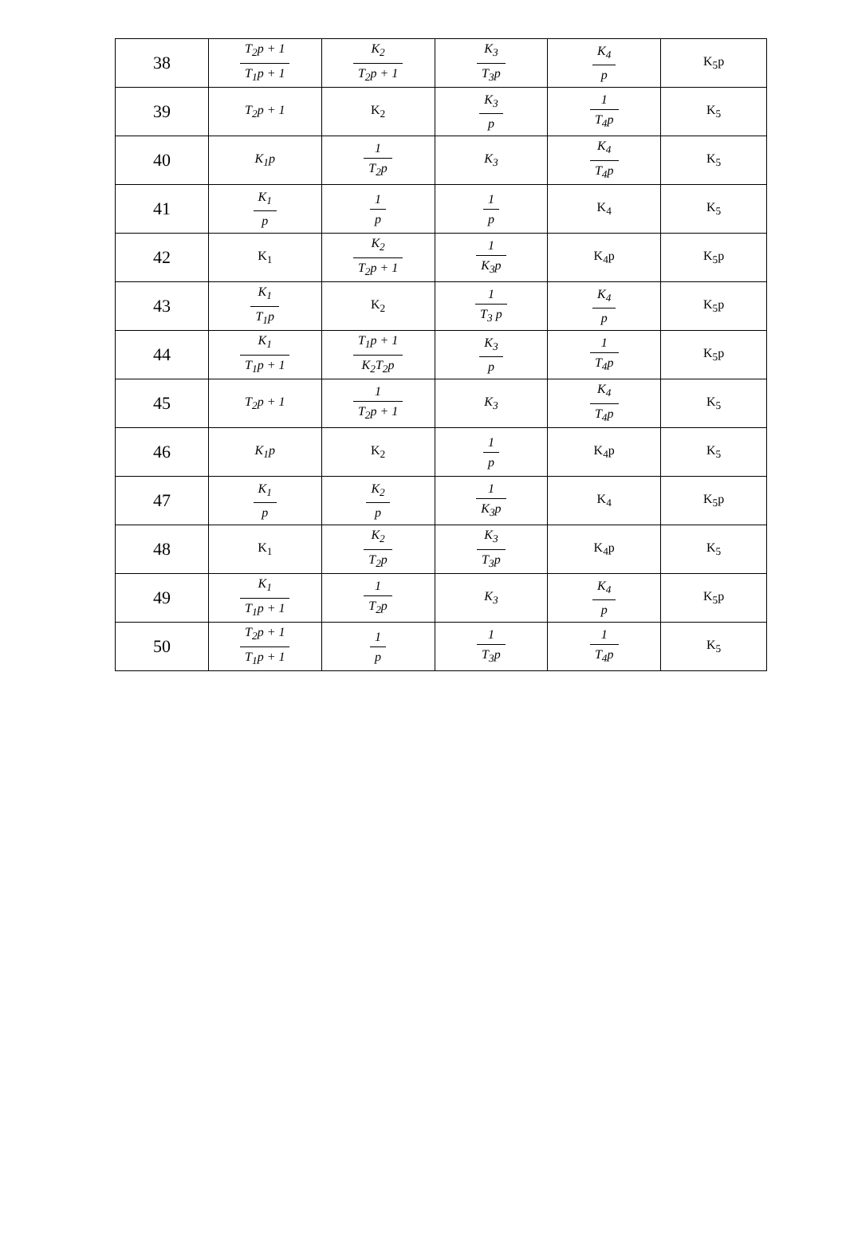| 38 | T<sub>2</sub>p + 1 T<sub>1</sub>p + 1 | K<sub>2</sub> T<sub>2</sub>p + 1 | K<sub>3</sub> T<sub>3</sub>p | K<sub>4</sub> p | K<sub>5</sub>p |
| 39 | T<sub>2</sub>p + 1 | K<sub>2</sub> | K<sub>3</sub> p | 1 T<sub>4</sub>p | K<sub>5</sub> |
| 40 | K<sub>1</sub>p | 1 T<sub>2</sub>p | K<sub>3</sub> | K<sub>4</sub> T<sub>4</sub>p | K<sub>5</sub> |
| 41 | K<sub>1</sub> p | 1 p | 1 p | K<sub>4</sub> | K<sub>5</sub> |
| 42 | K<sub>1</sub> | K<sub>2</sub> T<sub>2</sub>p + 1 | 1 K<sub>3</sub>p | K<sub>4</sub>p | K<sub>5</sub>p |
| 43 | K<sub>1</sub> T<sub>1</sub>p | K<sub>2</sub> | 1 T<sub>3</sub> p | K<sub>4</sub> p | K<sub>5</sub>p |
| 44 | K<sub>1</sub> T<sub>1</sub>p + 1 | T<sub>1</sub>p + 1 K<sub>2</sub>T<sub>2</sub>p | K<sub>3</sub> p | 1 T<sub>4</sub>p | K<sub>5</sub>p |
| 45 | T<sub>2</sub>p + 1 | 1 T<sub>2</sub>p + 1 | K<sub>3</sub> | K<sub>4</sub> T<sub>4</sub>p | K<sub>5</sub> |
| 46 | K<sub>1</sub>p | K<sub>2</sub> | 1 p | K<sub>4</sub>p | K<sub>5</sub> |
| 47 | K<sub>1</sub> p | K<sub>2</sub> p | 1 K<sub>3</sub>p | K<sub>4</sub> | K<sub>5</sub>p |
| 48 | K<sub>1</sub> | K<sub>2</sub> T<sub>2</sub>p | K<sub>3</sub> T<sub>3</sub>p | K<sub>4</sub>p | K<sub>5</sub> |
| 49 | K<sub>1</sub> T<sub>1</sub>p + 1 | 1 T<sub>2</sub>p | K<sub>3</sub> | K<sub>4</sub> p | K<sub>5</sub>p |
| 50 | T<sub>2</sub>p + 1 T<sub>1</sub>p + 1 | 1 p | 1 T<sub>3</sub>p | 1 T<sub>4</sub>p | K<sub>5</sub> |